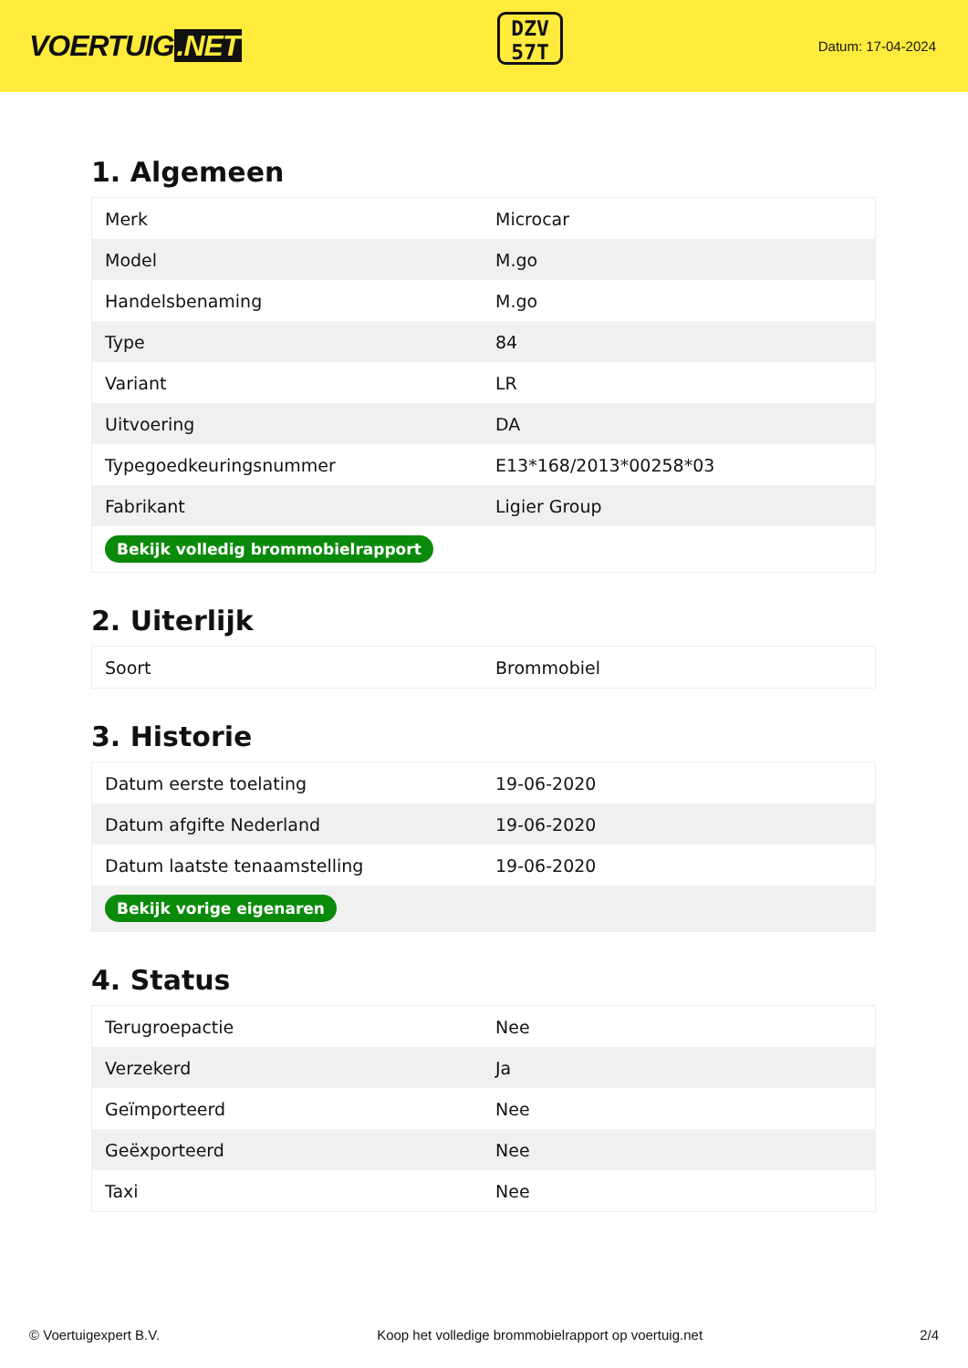VOERTUIG.NET
DZV
57T
Datum: 17-04-2024
1. Algemeen
| Merk | Microcar |
| Model | M.go |
| Handelsbenaming | M.go |
| Type | 84 |
| Variant | LR |
| Uitvoering | DA |
| Typegoedkeuringsnummer | E13*168/2013*00258*03 |
| Fabrikant | Ligier Group |
| Bekijk volledig brommobielrapport | |
2. Uiterlijk
| Soort | Brommobiel |
3. Historie
| Datum eerste toelating | 19-06-2020 |
| Datum afgifte Nederland | 19-06-2020 |
| Datum laatste tenaamstelling | 19-06-2020 |
| Bekijk vorige eigenaren | |
4. Status
| Terugroepactie | Nee |
| Verzekerd | Ja |
| Geïmporteerd | Nee |
| Geëxporteerd | Nee |
| Taxi | Nee |
© Voertuigexpert B.V. Koop het volledige brommobielrapport op voertuig.net 2/4